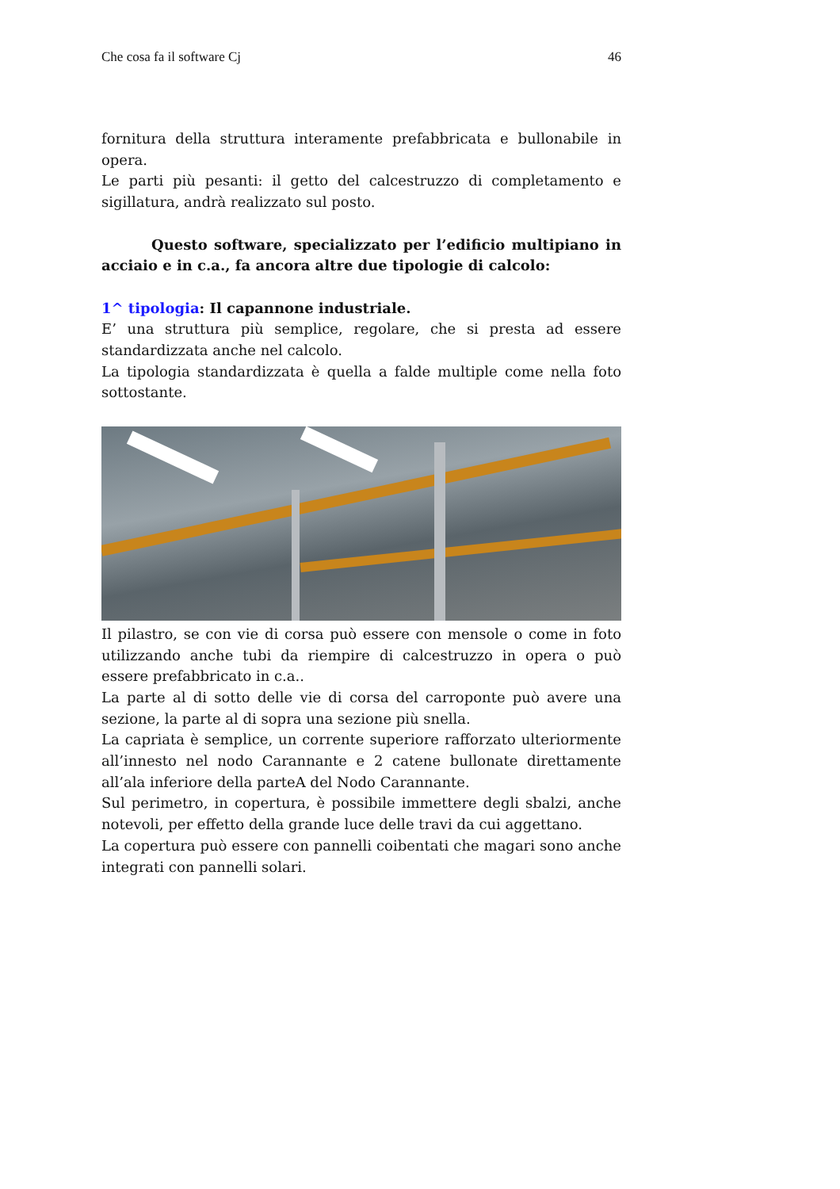Che cosa fa il software Cj 46
fornitura della struttura interamente prefabbricata e bullonabile in opera.
Le parti più pesanti: il getto del calcestruzzo di completamento e sigillatura, andrà realizzato sul posto.
Questo software, specializzato per l’edificio multipiano in acciaio e in c.a., fa ancora altre due tipologie di calcolo:
1^ tipologia: Il capannone industriale.
E’ una struttura più semplice, regolare, che si presta ad essere standardizzata anche nel calcolo.
La tipologia standardizzata è quella a falde multiple come nella foto sottostante.
Il pilastro, se con vie di corsa può essere con mensole o come in foto utilizzando anche tubi da riempire di calcestruzzo in opera o può essere prefabbricato in c.a..
La parte al di sotto delle vie di corsa del carroponte può avere una sezione, la parte al di sopra una sezione più snella.
La capriata è semplice, un corrente superiore rafforzato ulteriormente all’innesto nel nodo Carannante e 2 catene bullonate direttamente all’ala inferiore della parteA del Nodo Carannante.
Sul perimetro, in copertura, è possibile immettere degli sbalzi, anche notevoli, per effetto della grande luce delle travi da cui aggettano.
La copertura può essere con pannelli coibentati che magari sono anche integrati con pannelli solari.